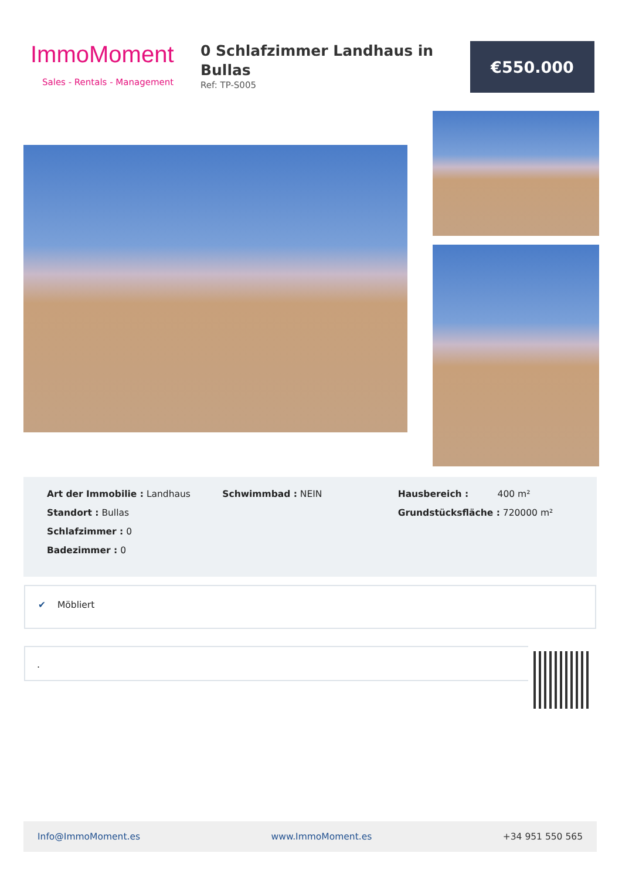ImmoMoment
Sales - Rentals - Management
0 Schlafzimmer Landhaus in Bullas
Ref: TP-S005
€550.000
Art der Immobilie : Landhaus
Standort : Bullas
Schlafzimmer : 0
Badezimmer : 0
Schwimmbad : NEIN Hausbereich : 400 m²
Grundstücksfläche : 720000 m²
✔ Möbliert
.
Info@ImmoMoment.es www.ImmoMoment.es +34 951 550 565